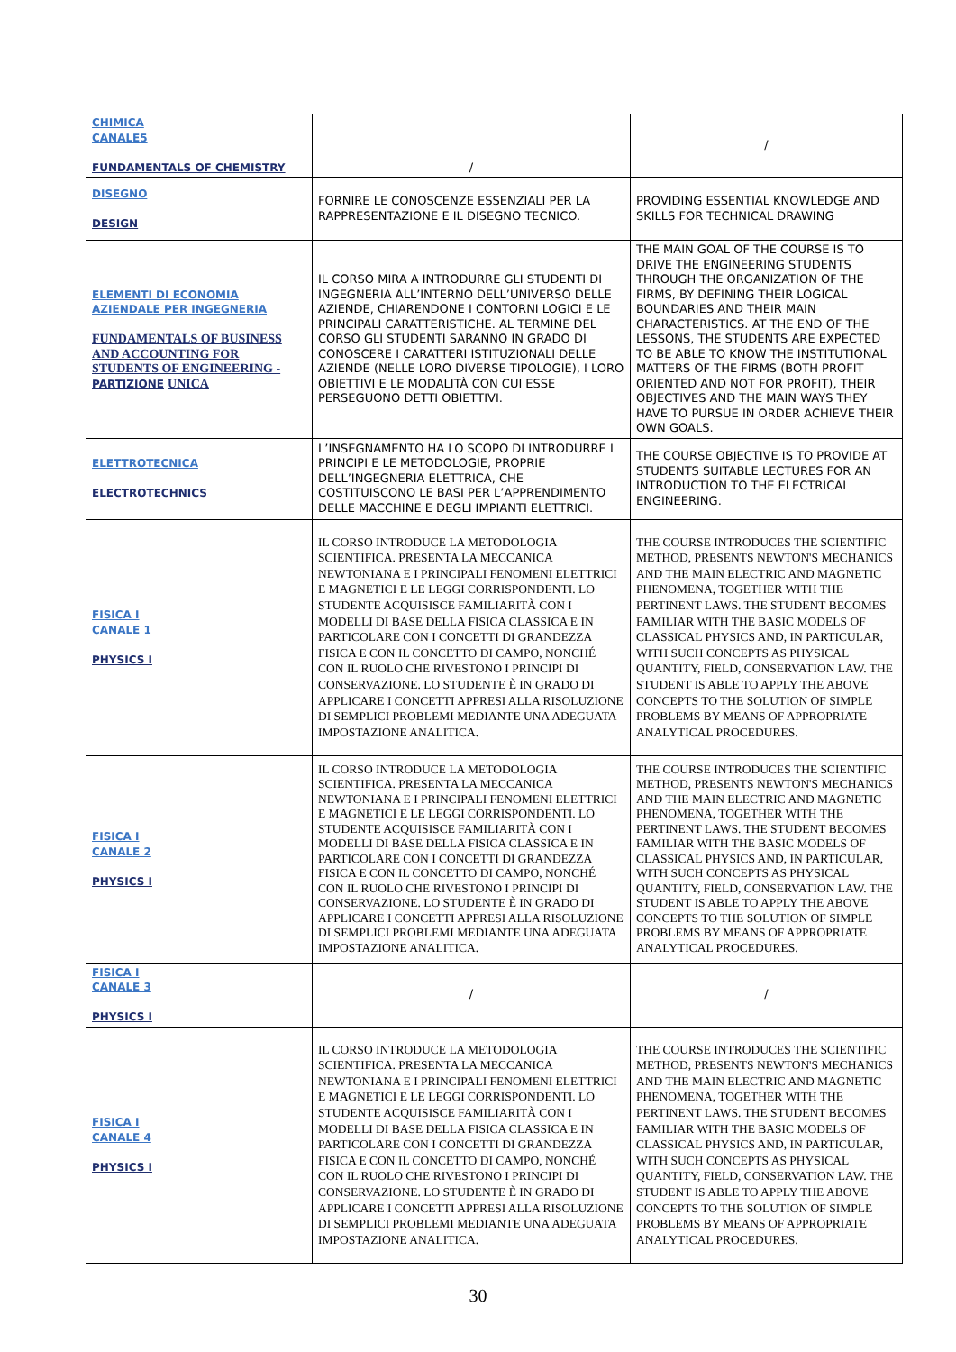| CHIMICA CANALE5 FUNDAMENTALS OF CHEMISTRY | / | / |
| DISEGNO DESIGN | FORNIRE LE CONOSCENZE ESSENZIALI PER LA RAPPRESENTAZIONE E IL DISEGNO TECNICO. | PROVIDING ESSENTIAL KNOWLEDGE AND SKILLS FOR TECHNICAL DRAWING |
| ELEMENTI DI ECONOMIA AZIENDALE PER INGEGNERIA FUNDAMENTALS OF BUSINESS AND ACCOUNTING FOR STUDENTS OF ENGINEERING - PARTIZIONE UNICA | IL CORSO MIRA A INTRODURRE GLI STUDENTI DI INGEGNERIA ALL’INTERNO DELL’UNIVERSO DELLE AZIENDE, CHIARENDONE I CONTORNI LOGICI E LE PRINCIPALI CARATTERISTICHE. AL TERMINE DEL CORSO GLI STUDENTI SARANNO IN GRADO DI CONOSCERE I CARATTERI ISTITUZIONALI DELLE AZIENDE (NELLE LORO DIVERSE TIPOLOGIE), I LORO OBIETTIVI E LE MODALITÀ CON CUI ESSE PERSEGUONO DETTI OBIETTIVI. | THE MAIN GOAL OF THE COURSE IS TO DRIVE THE ENGINEERING STUDENTS THROUGH THE ORGANIZATION OF THE FIRMS, BY DEFINING THEIR LOGICAL BOUNDARIES AND THEIR MAIN CHARACTERISTICS. AT THE END OF THE LESSONS, THE STUDENTS ARE EXPECTED TO BE ABLE TO KNOW THE INSTITUTIONAL MATTERS OF THE FIRMS (BOTH PROFIT ORIENTED AND NOT FOR PROFIT), THEIR OBJECTIVES AND THE MAIN WAYS THEY HAVE TO PURSUE IN ORDER ACHIEVE THEIR OWN GOALS. |
| ELETTROTECNICA ELECTROTECHNICS | L’INSEGNAMENTO HA LO SCOPO DI INTRODURRE I PRINCIPI E LE METODOLOGIE, PROPRIE DELL’INGEGNERIA ELETTRICA, CHE COSTITUISCONO LE BASI PER L’APPRENDIMENTO DELLE MACCHINE E DEGLI IMPIANTI ELETTRICI. | THE COURSE OBJECTIVE IS TO PROVIDE AT STUDENTS SUITABLE LECTURES FOR AN INTRODUCTION TO THE ELECTRICAL ENGINEERING. |
| FISICA I CANALE 1 PHYSICS I | IL CORSO INTRODUCE LA METODOLOGIA SCIENTIFICA. PRESENTA LA MECCANICA NEWTONIANA E I PRINCIPALI FENOMENI ELETTRICI E MAGNETICI E LE LEGGI CORRISPONDENTI. LO STUDENTE ACQUISISCE FAMILIARITÀ CON I MODELLI DI BASE DELLA FISICA CLASSICA E IN PARTICOLARE CON I CONCETTI DI GRANDEZZA FISICA E CON IL CONCETTO DI CAMPO, NONCHÉ CON IL RUOLO CHE RIVESTONO I PRINCIPI DI CONSERVAZIONE. LO STUDENTE È IN GRADO DI APPLICARE I CONCETTI APPRESI ALLA RISOLUZIONE DI SEMPLICI PROBLEMI MEDIANTE UNA ADEGUATA IMPOSTAZIONE ANALITICA. | THE COURSE INTRODUCES THE SCIENTIFIC METHOD, PRESENTS NEWTON'S MECHANICS AND THE MAIN ELECTRIC AND MAGNETIC PHENOMENA, TOGETHER WITH THE PERTINENT LAWS. THE STUDENT BECOMES FAMILIAR WITH THE BASIC MODELS OF CLASSICAL PHYSICS AND, IN PARTICULAR, WITH SUCH CONCEPTS AS PHYSICAL QUANTITY, FIELD, CONSERVATION LAW. THE STUDENT IS ABLE TO APPLY THE ABOVE CONCEPTS TO THE SOLUTION OF SIMPLE PROBLEMS BY MEANS OF APPROPRIATE ANALYTICAL PROCEDURES. |
| FISICA I CANALE 2 PHYSICS I | IL CORSO INTRODUCE LA METODOLOGIA SCIENTIFICA. PRESENTA LA MECCANICA NEWTONIANA E I PRINCIPALI FENOMENI ELETTRICI E MAGNETICI E LE LEGGI CORRISPONDENTI. LO STUDENTE ACQUISISCE FAMILIARITÀ CON I MODELLI DI BASE DELLA FISICA CLASSICA E IN PARTICOLARE CON I CONCETTI DI GRANDEZZA FISICA E CON IL CONCETTO DI CAMPO, NONCHÉ CON IL RUOLO CHE RIVESTONO I PRINCIPI DI CONSERVAZIONE. LO STUDENTE È IN GRADO DI APPLICARE I CONCETTI APPRESI ALLA RISOLUZIONE DI SEMPLICI PROBLEMI MEDIANTE UNA ADEGUATA IMPOSTAZIONE ANALITICA. | THE COURSE INTRODUCES THE SCIENTIFIC METHOD, PRESENTS NEWTON'S MECHANICS AND THE MAIN ELECTRIC AND MAGNETIC PHENOMENA, TOGETHER WITH THE PERTINENT LAWS. THE STUDENT BECOMES FAMILIAR WITH THE BASIC MODELS OF CLASSICAL PHYSICS AND, IN PARTICULAR, WITH SUCH CONCEPTS AS PHYSICAL QUANTITY, FIELD, CONSERVATION LAW. THE STUDENT IS ABLE TO APPLY THE ABOVE CONCEPTS TO THE SOLUTION OF SIMPLE PROBLEMS BY MEANS OF APPROPRIATE ANALYTICAL PROCEDURES. |
| FISICA I CANALE 3 PHYSICS I | / | / |
| FISICA I CANALE 4 PHYSICS I | IL CORSO INTRODUCE LA METODOLOGIA SCIENTIFICA. PRESENTA LA MECCANICA NEWTONIANA E I PRINCIPALI FENOMENI ELETTRICI E MAGNETICI E LE LEGGI CORRISPONDENTI. LO STUDENTE ACQUISISCE FAMILIARITÀ CON I MODELLI DI BASE DELLA FISICA CLASSICA E IN PARTICOLARE CON I CONCETTI DI GRANDEZZA FISICA E CON IL CONCETTO DI CAMPO, NONCHÉ CON IL RUOLO CHE RIVESTONO I PRINCIPI DI CONSERVAZIONE. LO STUDENTE È IN GRADO DI APPLICARE I CONCETTI APPRESI ALLA RISOLUZIONE DI SEMPLICI PROBLEMI MEDIANTE UNA ADEGUATA IMPOSTAZIONE ANALITICA. | THE COURSE INTRODUCES THE SCIENTIFIC METHOD, PRESENTS NEWTON'S MECHANICS AND THE MAIN ELECTRIC AND MAGNETIC PHENOMENA, TOGETHER WITH THE PERTINENT LAWS. THE STUDENT BECOMES FAMILIAR WITH THE BASIC MODELS OF CLASSICAL PHYSICS AND, IN PARTICULAR, WITH SUCH CONCEPTS AS PHYSICAL QUANTITY, FIELD, CONSERVATION LAW. THE STUDENT IS ABLE TO APPLY THE ABOVE CONCEPTS TO THE SOLUTION OF SIMPLE PROBLEMS BY MEANS OF APPROPRIATE ANALYTICAL PROCEDURES. |
30